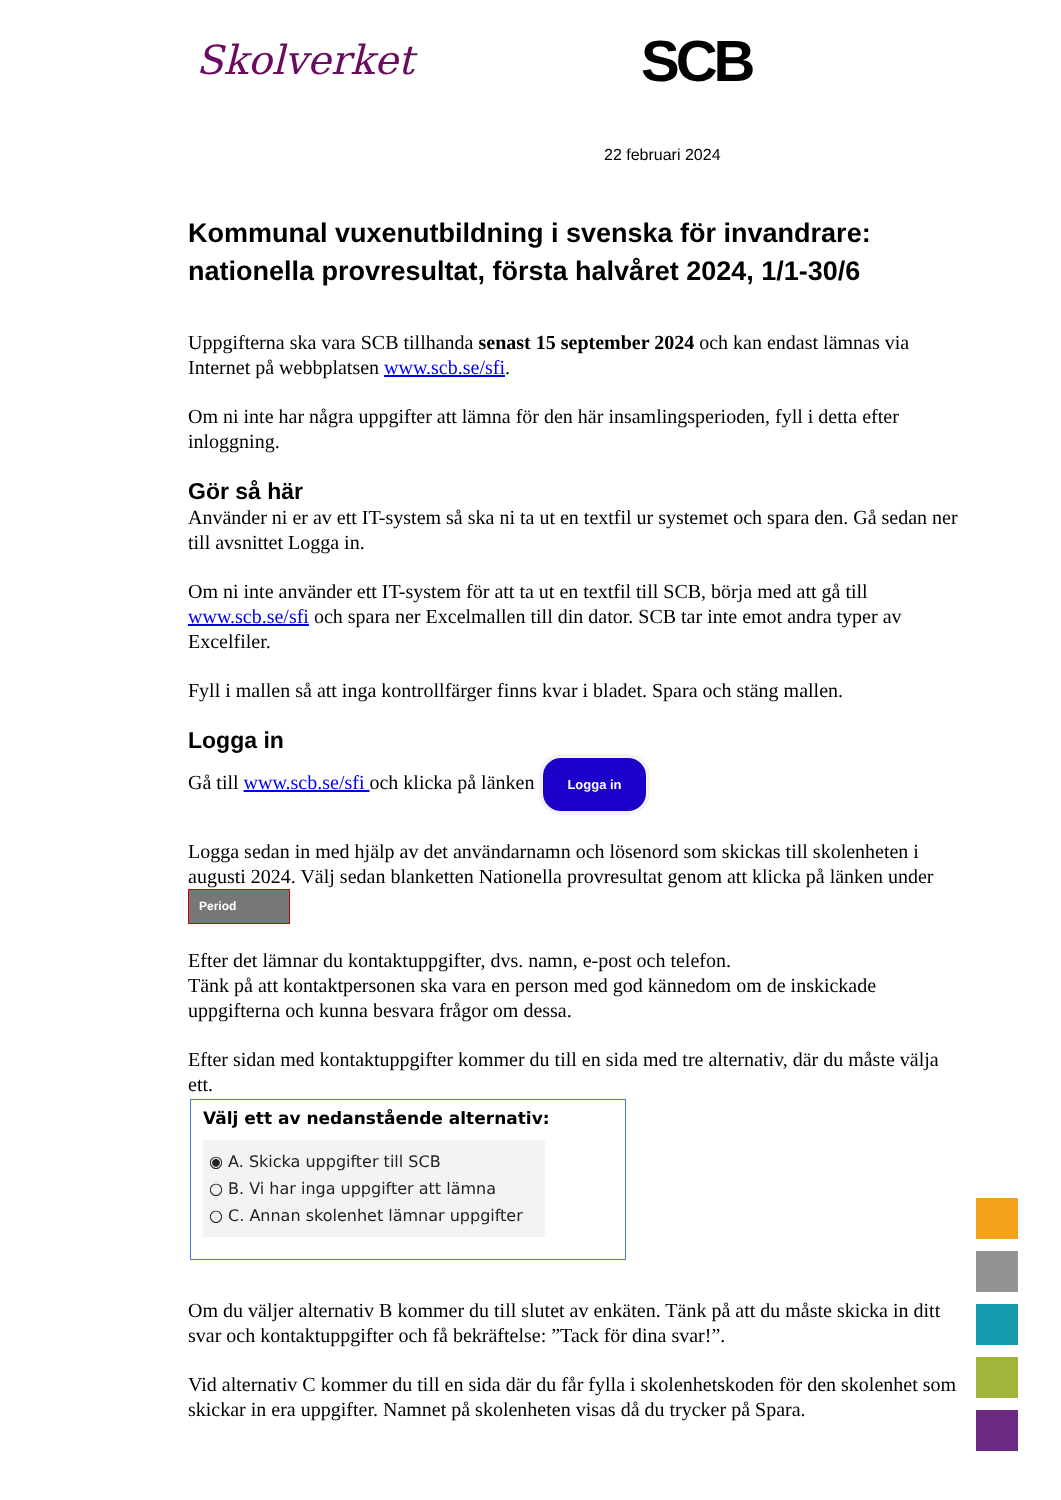Skolverket
SCB
22 februari 2024
Kommunal vuxenutbildning i svenska för invandrare: nationella provresultat, första halvåret 2024, 1/1-30/6
Uppgifterna ska vara SCB tillhanda senast 15 september 2024 och kan endast lämnas via Internet på webbplatsen www.scb.se/sfi.
Om ni inte har några uppgifter att lämna för den här insamlingsperioden, fyll i detta efter inloggning.
Gör så här
Använder ni er av ett IT-system så ska ni ta ut en textfil ur systemet och spara den. Gå sedan ner till avsnittet Logga in.
Om ni inte använder ett IT-system för att ta ut en textfil till SCB, börja med att gå till www.scb.se/sfi och spara ner Excelmallen till din dator. SCB tar inte emot andra typer av Excelfiler.
Fyll i mallen så att inga kontrollfärger finns kvar i bladet. Spara och stäng mallen.
Logga in
Gå till www.scb.se/sfi och klicka på länken Logga in
Logga sedan in med hjälp av det användarnamn och lösenord som skickas till skolenheten i augusti 2024. Välj sedan blanketten Nationella provresultat genom att klicka på länken under Period
Efter det lämnar du kontaktuppgifter, dvs. namn, e-post och telefon.
Tänk på att kontaktpersonen ska vara en person med god kännedom om de inskickade uppgifterna och kunna besvara frågor om dessa.
Efter sidan med kontaktuppgifter kommer du till en sida med tre alternativ, där du måste välja ett.
Välj ett av nedanstående alternativ:
◉ A. Skicka uppgifter till SCB
○ B. Vi har inga uppgifter att lämna
○ C. Annan skolenhet lämnar uppgifter
Om du väljer alternativ B kommer du till slutet av enkäten. Tänk på att du måste skicka in ditt svar och kontaktuppgifter och få bekräftelse: ”Tack för dina svar!”.
Vid alternativ C kommer du till en sida där du får fylla i skolenhetskoden för den skolenhet som skickar in era uppgifter. Namnet på skolenheten visas då du trycker på Spara.